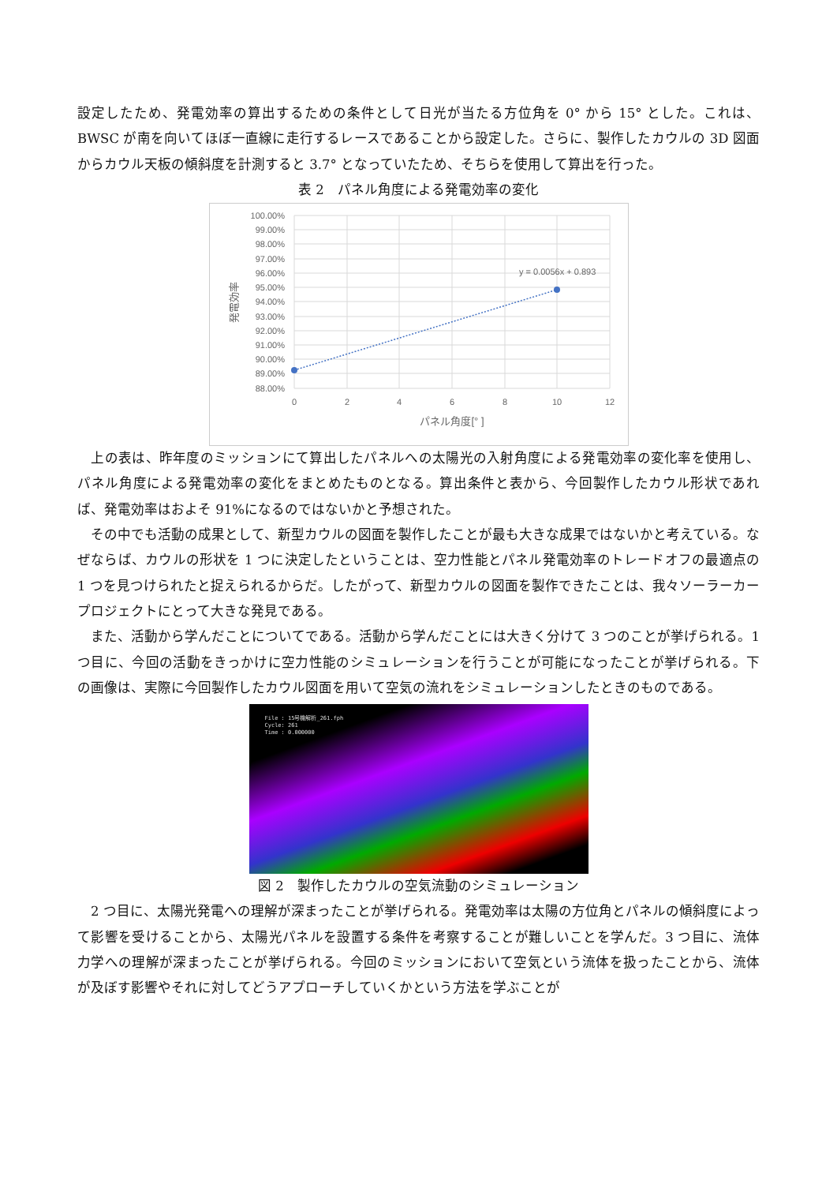設定したため、発電効率の算出するための条件として日光が当たる方位角を 0° から 15° とした。これは、BWSC が南を向いてほぼ一直線に走行するレースであることから設定した。さらに、製作したカウルの 3D 図面からカウル天板の傾斜度を計測すると 3.7° となっていたため、そちらを使用して算出を行った。
表 2　パネル角度による発電効率の変化
100.00%
99.00%
98.00%
97.00%
96.00%
95.00%
94.00%
93.00%
92.00%
91.00%
90.00%
89.00%
88.00%
0
2
4
6
8
10
12
パネル角度[° ]
発電効率
y = 0.0056x + 0.893
　上の表は、昨年度のミッションにて算出したパネルへの太陽光の入射角度による発電効率の変化率を使用し、パネル角度による発電効率の変化をまとめたものとなる。算出条件と表から、今回製作したカウル形状であれば、発電効率はおよそ 91%になるのではないかと予想された。
　その中でも活動の成果として、新型カウルの図面を製作したことが最も大きな成果ではないかと考えている。なぜならば、カウルの形状を 1 つに決定したということは、空力性能とパネル発電効率のトレードオフの最適点の 1 つを見つけられたと捉えられるからだ。したがって、新型カウルの図面を製作できたことは、我々ソーラーカープロジェクトにとって大きな発見である。
　また、活動から学んだことについてである。活動から学んだことには大きく分けて 3 つのことが挙げられる。1 つ目に、今回の活動をきっかけに空力性能のシミュレーションを行うことが可能になったことが挙げられる。下の画像は、実際に今回製作したカウル図面を用いて空気の流れをシミュレーションしたときのものである。
File : 15号機解析_261.fph
Cycle: 261
Time : 0.000000
図 2　製作したカウルの空気流動のシミュレーション
　2 つ目に、太陽光発電への理解が深まったことが挙げられる。発電効率は太陽の方位角とパネルの傾斜度によって影響を受けることから、太陽光パネルを設置する条件を考察することが難しいことを学んだ。3 つ目に、流体力学への理解が深まったことが挙げられる。今回のミッションにおいて空気という流体を扱ったことから、流体が及ぼす影響やそれに対してどうアプローチしていくかという方法を学ぶことが